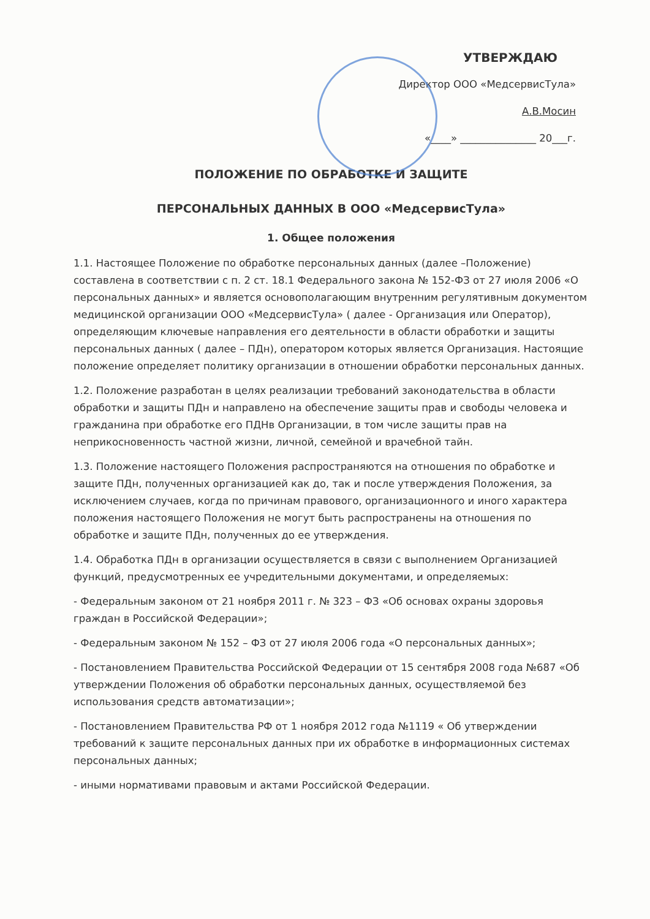УТВЕРЖДАЮ
Директор ООО «МедсервисТула»
А.В.Мосин
«____» _______________ 20___г.
ПОЛОЖЕНИЕ ПО ОБРАБОТКЕ И ЗАЩИТЕ
ПЕРСОНАЛЬНЫХ ДАННЫХ В ООО «МедсервисТула»
1. Общее положения
1.1. Настоящее Положение по обработке персональных данных (далее –Положение) составлена в соответствии с п. 2 ст. 18.1 Федерального закона № 152-ФЗ от 27 июля 2006 «О персональных данных» и является основополагающим внутренним регулятивным документом медицинской организации ООО «МедсервисТула» ( далее - Организация или Оператор), определяющим ключевые направления его деятельности в области обработки и защиты персональных данных ( далее – ПДн), оператором которых является Организация. Настоящие положение определяет политику организации в отношении обработки персональных данных.
1.2. Положение разработан в целях реализации требований законодательства в области обработки и защиты ПДн и направлено на обеспечение защиты прав и свободы человека и гражданина при обработке его ПДНв Организации, в том числе защиты прав на неприкосновенность частной жизни, личной, семейной и врачебной тайн.
1.3. Положение настоящего Положения распространяются на отношения по обработке и защите ПДн, полученных организацией как до, так и после утверждения Положения, за исключением случаев, когда по причинам правового, организационного и иного характера положения настоящего Положения не могут быть распространены на отношения по обработке и защите ПДн, полученных до ее утверждения.
1.4. Обработка ПДн в организации осуществляется в связи с выполнением Организацией функций, предусмотренных ее учредительными документами, и определяемых:
- Федеральным законом от 21 ноября 2011 г. № 323 – ФЗ «Об основах охраны здоровья граждан в Российской Федерации»;
- Федеральным законом № 152 – ФЗ от 27 июля 2006 года «О персональных данных»;
- Постановлением Правительства Российской Федерации от 15 сентября 2008 года №687 «Об утверждении Положения об обработки персональных данных, осуществляемой без использования средств автоматизации»;
- Постановлением Правительства РФ от 1 ноября 2012 года №1119 « Об утверждении требований к защите персональных данных при их обработке в информационных системах персональных данных;
- иными нормативами правовым и актами Российской Федерации.